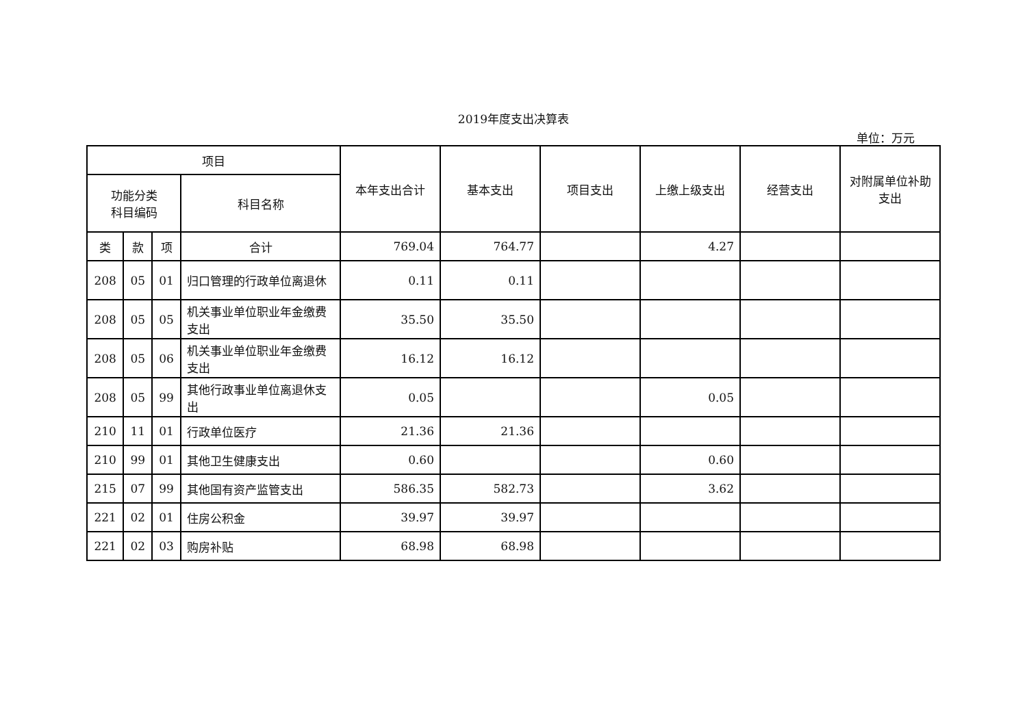2019年度支出决算表
单位：万元
| 项目 | | | | 本年支出合计 | 基本支出 | 项目支出 | 上缴上级支出 | 经营支出 | 对附属单位补助支出 |
| --- | --- | --- | --- | --- | --- | --- | --- | --- | --- |
| 功能分类 科目编码 | | | 科目名称 | | | | | | |
| 类 | 款 | 项 | 合计 | 769.04 | 764.77 | | 4.27 | | |
| 208 | 05 | 01 | 归口管理的行政单位离退休 | 0.11 | 0.11 | | | | |
| 208 | 05 | 05 | 机关事业单位职业年金缴费支出 | 35.50 | 35.50 | | | | |
| 208 | 05 | 06 | 机关事业单位职业年金缴费支出 | 16.12 | 16.12 | | | | |
| 208 | 05 | 99 | 其他行政事业单位离退休支出 | 0.05 | | | 0.05 | | |
| 210 | 11 | 01 | 行政单位医疗 | 21.36 | 21.36 | | | | |
| 210 | 99 | 01 | 其他卫生健康支出 | 0.60 | | | 0.60 | | |
| 215 | 07 | 99 | 其他国有资产监管支出 | 586.35 | 582.73 | | 3.62 | | |
| 221 | 02 | 01 | 住房公积金 | 39.97 | 39.97 | | | | |
| 221 | 02 | 03 | 购房补贴 | 68.98 | 68.98 | | | | |